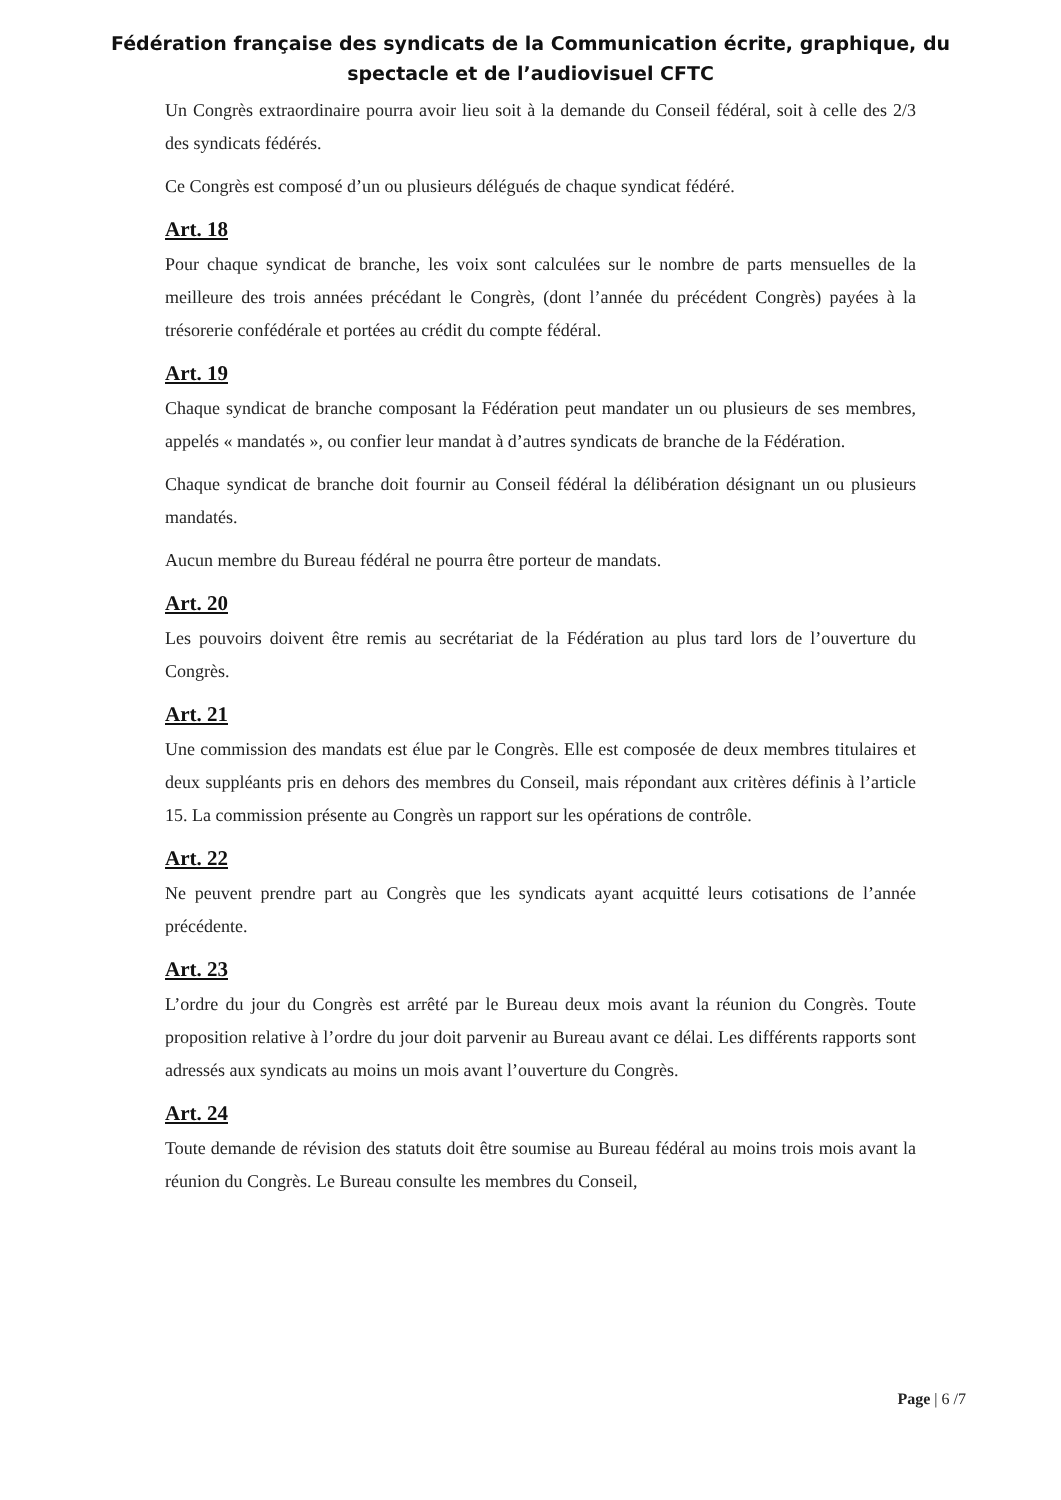Fédération française des syndicats de la Communication écrite, graphique, du
spectacle et de l’audiovisuel CFTC
Un Congrès extraordinaire pourra avoir lieu soit à la demande du Conseil fédéral, soit à celle des 2/3 des syndicats fédérés.
Ce Congrès est composé d’un ou plusieurs délégués de chaque syndicat fédéré.
Art. 18
Pour chaque syndicat de branche, les voix sont calculées sur le nombre de parts mensuelles de la meilleure des trois années précédant le Congrès, (dont l’année du précédent Congrès) payées à la trésorerie confédérale et portées au crédit du compte fédéral.
Art. 19
Chaque syndicat de branche composant la Fédération peut mandater un ou plusieurs de ses membres, appelés « mandatés », ou confier leur mandat à d’autres syndicats de branche de la Fédération.
Chaque syndicat de branche doit fournir au Conseil fédéral la délibération désignant un ou plusieurs mandatés.
Aucun membre du Bureau fédéral ne pourra être porteur de mandats.
Art. 20
Les pouvoirs doivent être remis au secrétariat de la Fédération au plus tard lors de l’ouverture du Congrès.
Art. 21
Une commission des mandats est élue par le Congrès. Elle est composée de deux membres titulaires et deux suppléants pris en dehors des membres du Conseil, mais répondant aux critères définis à l’article 15. La commission présente au Congrès un rapport sur les opérations de contrôle.
Art. 22
Ne peuvent prendre part au Congrès que les syndicats ayant acquitté leurs cotisations de l’année précédente.
Art. 23
L’ordre du jour du Congrès est arrêté par le Bureau deux mois avant la réunion du Congrès. Toute proposition relative à l’ordre du jour doit parvenir au Bureau avant ce délai. Les différents rapports sont adressés aux syndicats au moins un mois avant l’ouverture du Congrès.
Art. 24
Toute demande de révision des statuts doit être soumise au Bureau fédéral au moins trois mois avant la réunion du Congrès. Le Bureau consulte les membres du Conseil,
Page | 6 /7